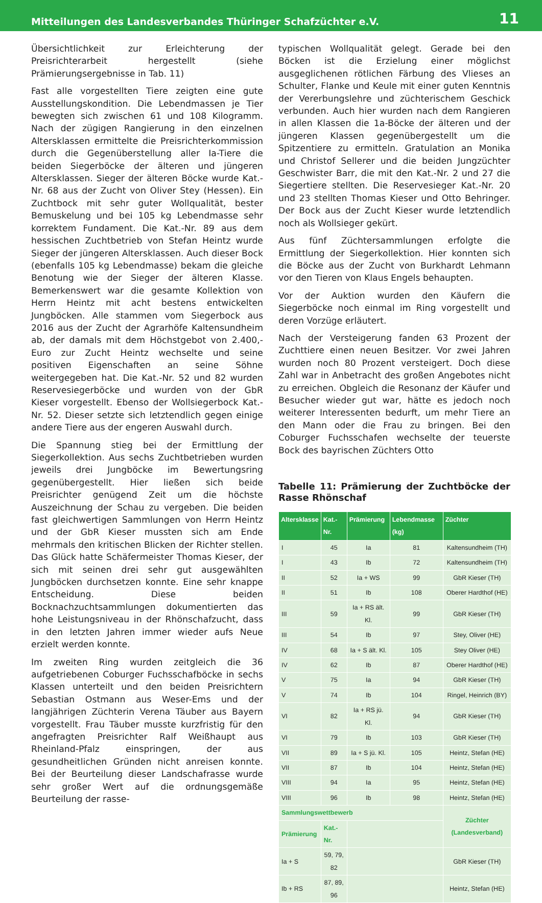Mitteilungen des Landesverbandes Thüringer Schafzüchter e.V. 11
Übersichtlichkeit zur Erleichterung der Preisrichterarbeit hergestellt (siehe Prämierungsergebnisse in Tab. 11)
Fast alle vorgestellten Tiere zeigten eine gute Ausstellungskondition. Die Lebendmassen je Tier bewegten sich zwischen 61 und 108 Kilogramm. Nach der zügigen Rangierung in den einzelnen Altersklassen ermittelte die Preisrichterkommission durch die Gegenüberstellung aller Ia-Tiere die beiden Siegerböcke der älteren und jüngeren Altersklassen. Sieger der älteren Böcke wurde Kat.-Nr. 68 aus der Zucht von Oliver Stey (Hessen). Ein Zuchtbock mit sehr guter Wollqualität, bester Bemuskelung und bei 105 kg Lebendmasse sehr korrektem Fundament. Die Kat.-Nr. 89 aus dem hessischen Zuchtbetrieb von Stefan Heintz wurde Sieger der jüngeren Altersklassen. Auch dieser Bock (ebenfalls 105 kg Lebendmasse) bekam die gleiche Benotung wie der Sieger der älteren Klasse. Bemerkenswert war die gesamte Kollektion von Herrn Heintz mit acht bestens entwickelten Jungböcken. Alle stammen vom Siegerbock aus 2016 aus der Zucht der Agrarhöfe Kaltensundheim ab, der damals mit dem Höchstgebot von 2.400,- Euro zur Zucht Heintz wechselte und seine positiven Eigenschaften an seine Söhne weitergegeben hat. Die Kat.-Nr. 52 und 82 wurden Reservesiegerböcke und wurden von der GbR Kieser vorgestellt. Ebenso der Wollsiegerbock Kat.-Nr. 52. Dieser setzte sich letztendlich gegen einige andere Tiere aus der engeren Auswahl durch.
Die Spannung stieg bei der Ermittlung der Siegerkollektion. Aus sechs Zuchtbetrieben wurden jeweils drei Jungböcke im Bewertungsring gegenübergestellt. Hier ließen sich beide Preisrichter genügend Zeit um die höchste Auszeichnung der Schau zu vergeben. Die beiden fast gleichwertigen Sammlungen von Herrn Heintz und der GbR Kieser mussten sich am Ende mehrmals den kritischen Blicken der Richter stellen. Das Glück hatte Schäfermeister Thomas Kieser, der sich mit seinen drei sehr gut ausgewählten Jungböcken durchsetzen konnte. Eine sehr knappe Entscheidung. Diese beiden Bocknachzuchtsammlungen dokumentierten das hohe Leistungsniveau in der Rhönschafzucht, dass in den letzten Jahren immer wieder aufs Neue erzielt werden konnte.
Im zweiten Ring wurden zeitgleich die 36 aufgetriebenen Coburger Fuchsschafböcke in sechs Klassen unterteilt und den beiden Preisrichtern Sebastian Ostmann aus Weser-Ems und der langjährigen Züchterin Verena Täuber aus Bayern vorgestellt. Frau Täuber musste kurzfristig für den angefragten Preisrichter Ralf Weißhaupt aus Rheinland-Pfalz einspringen, der aus gesundheitlichen Gründen nicht anreisen konnte. Bei der Beurteilung dieser Landschafrasse wurde sehr großer Wert auf die ordnungsgemäße Beurteilung der rasse-
typischen Wollqualität gelegt. Gerade bei den Böcken ist die Erzielung einer möglichst ausgeglichenen rötlichen Färbung des Vlieses an Schulter, Flanke und Keule mit einer guten Kenntnis der Vererbungslehre und züchterischem Geschick verbunden. Auch hier wurden nach dem Rangieren in allen Klassen die 1a-Böcke der älteren und der jüngeren Klassen gegenübergestellt um die Spitzentiere zu ermitteln. Gratulation an Monika und Christof Sellerer und die beiden Jungzüchter Geschwister Barr, die mit den Kat.-Nr. 2 und 27 die Siegertiere stellten. Die Reservesieger Kat.-Nr. 20 und 23 stellten Thomas Kieser und Otto Behringer. Der Bock aus der Zucht Kieser wurde letztendlich noch als Wollsieger gekürt.
Aus fünf Züchtersammlungen erfolgte die Ermittlung der Siegerkollektion. Hier konnten sich die Böcke aus der Zucht von Burkhardt Lehmann vor den Tieren von Klaus Engels behaupten.
Vor der Auktion wurden den Käufern die Siegerböcke noch einmal im Ring vorgestellt und deren Vorzüge erläutert.
Nach der Versteigerung fanden 63 Prozent der Zuchttiere einen neuen Besitzer. Vor zwei Jahren wurden noch 80 Prozent versteigert. Doch diese Zahl war in Anbetracht des großen Angebotes nicht zu erreichen. Obgleich die Resonanz der Käufer und Besucher wieder gut war, hätte es jedoch noch weiterer Interessenten bedurft, um mehr Tiere an den Mann oder die Frau zu bringen. Bei den Coburger Fuchsschafen wechselte der teuerste Bock des bayrischen Züchters Otto
Tabelle 11: Prämierung der Zuchtböcke der Rasse Rhönschaf
| Altersklasse | Kat.-Nr. | Prämierung | Lebendmasse (kg) | Züchter |
| --- | --- | --- | --- | --- |
| I | 45 | Ia | 81 | Kaltensundheim (TH) |
| I | 43 | Ib | 72 | Kaltensundheim (TH) |
| II | 52 | Ia + WS | 99 | GbR Kieser (TH) |
| II | 51 | Ib | 108 | Oberer Hardthof (HE) |
| III | 59 | Ia + RS ält. Kl. | 99 | GbR Kieser (TH) |
| III | 54 | Ib | 97 | Stey, Oliver (HE) |
| IV | 68 | Ia + S ält. Kl. | 105 | Stey Oliver (HE) |
| IV | 62 | Ib | 87 | Oberer Hardthof (HE) |
| V | 75 | Ia | 94 | GbR Kieser (TH) |
| V | 74 | Ib | 104 | Ringel, Heinrich (BY) |
| VI | 82 | Ia + RS jü. Kl. | 94 | GbR Kieser (TH) |
| VI | 79 | Ib | 103 | GbR Kieser (TH) |
| VII | 89 | Ia + S jü. Kl. | 105 | Heintz, Stefan (HE) |
| VII | 87 | Ib | 104 | Heintz, Stefan (HE) |
| VIII | 94 | Ia | 95 | Heintz, Stefan (HE) |
| VIII | 96 | Ib | 98 | Heintz, Stefan (HE) |
| Sammlungswettbewerb | | | | Züchter (Landesverband) |
| Prämierung | Kat.-Nr. | | | |
| Ia + S | 59, 79, 82 | | | GbR Kieser (TH) |
| Ib + RS | 87, 89, 96 | | | Heintz, Stefan (HE) |